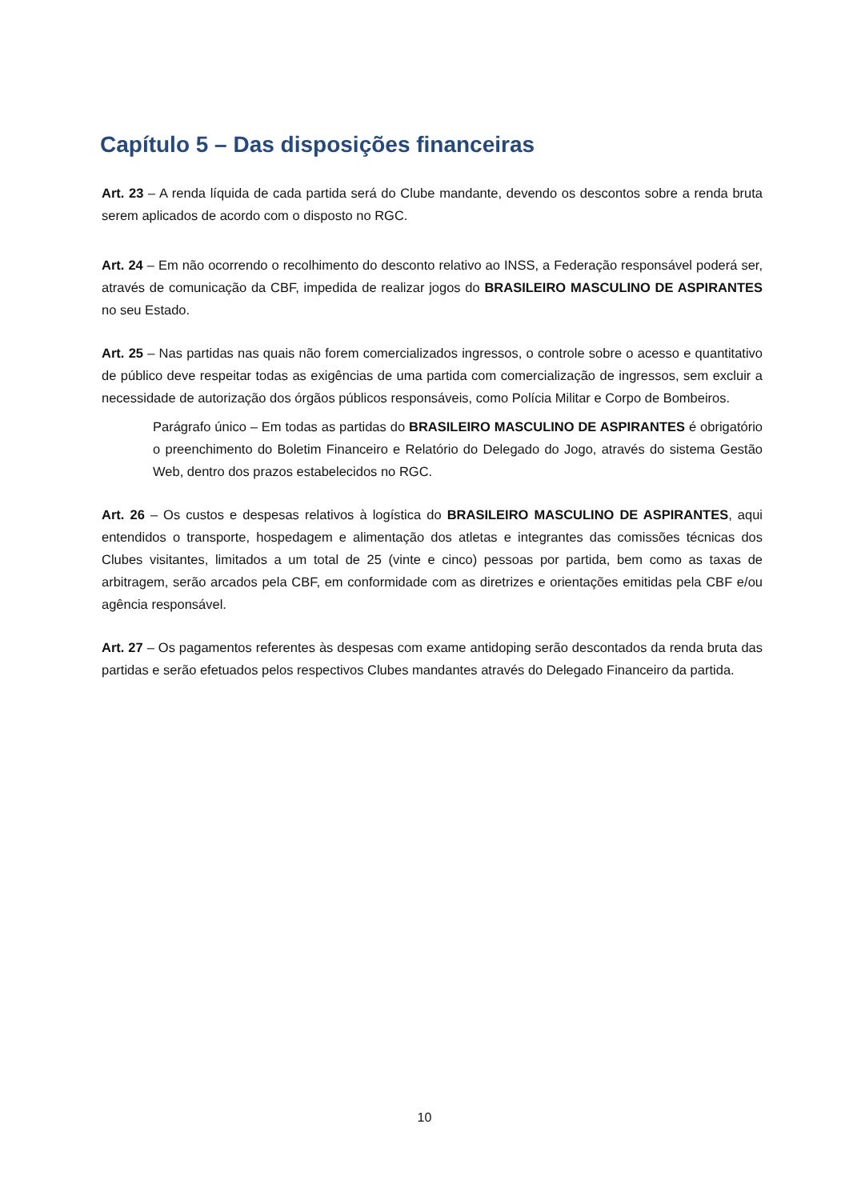Capítulo 5 – Das disposições financeiras
Art. 23 – A renda líquida de cada partida será do Clube mandante, devendo os descontos sobre a renda bruta serem aplicados de acordo com o disposto no RGC.
Art. 24 – Em não ocorrendo o recolhimento do desconto relativo ao INSS, a Federação responsável poderá ser, através de comunicação da CBF, impedida de realizar jogos do BRASILEIRO MASCULINO DE ASPIRANTES no seu Estado.
Art. 25 – Nas partidas nas quais não forem comercializados ingressos, o controle sobre o acesso e quantitativo de público deve respeitar todas as exigências de uma partida com comercialização de ingressos, sem excluir a necessidade de autorização dos órgãos públicos responsáveis, como Polícia Militar e Corpo de Bombeiros.
Parágrafo único – Em todas as partidas do BRASILEIRO MASCULINO DE ASPIRANTES é obrigatório o preenchimento do Boletim Financeiro e Relatório do Delegado do Jogo, através do sistema Gestão Web, dentro dos prazos estabelecidos no RGC.
Art. 26 – Os custos e despesas relativos à logística do BRASILEIRO MASCULINO DE ASPIRANTES, aqui entendidos o transporte, hospedagem e alimentação dos atletas e integrantes das comissões técnicas dos Clubes visitantes, limitados a um total de 25 (vinte e cinco) pessoas por partida, bem como as taxas de arbitragem, serão arcados pela CBF, em conformidade com as diretrizes e orientações emitidas pela CBF e/ou agência responsável.
Art. 27 – Os pagamentos referentes às despesas com exame antidoping serão descontados da renda bruta das partidas e serão efetuados pelos respectivos Clubes mandantes através do Delegado Financeiro da partida.
10